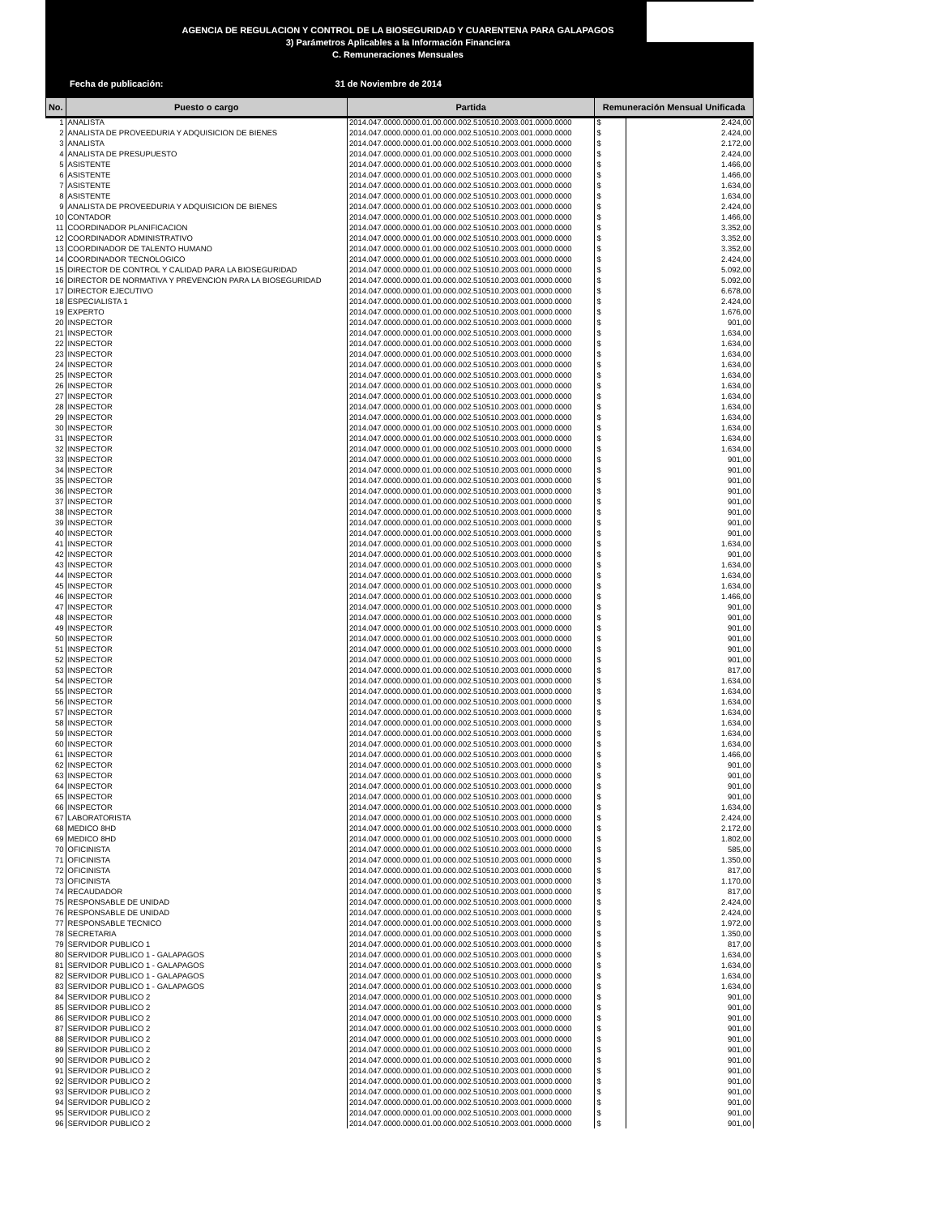AGENCIA DE REGULACION Y CONTROL DE LA BIOSEGURIDAD Y CUARENTENA PARA GALAPAGOS
3) Parámetros Aplicables a la Información Financiera
C. Remuneraciones Mensuales
Fecha de publicación: 31 de Noviembre de 2014
| No. | Puesto o cargo | Partida | Remuneración Mensual Unificada | |
| --- | --- | --- | --- | --- |
| 1 | ANALISTA | 2014.047.0000.0000.01.00.000.002.510510.2003.001.0000.0000 | $ | 2.424,00 |
| 2 | ANALISTA DE PROVEEDURIA Y ADQUISICION DE BIENES | 2014.047.0000.0000.01.00.000.002.510510.2003.001.0000.0000 | $ | 2.424,00 |
| 3 | ANALISTA | 2014.047.0000.0000.01.00.000.002.510510.2003.001.0000.0000 | $ | 2.172,00 |
| 4 | ANALISTA DE PRESUPUESTO | 2014.047.0000.0000.01.00.000.002.510510.2003.001.0000.0000 | $ | 2.424,00 |
| 5 | ASISTENTE | 2014.047.0000.0000.01.00.000.002.510510.2003.001.0000.0000 | $ | 1.466,00 |
| 6 | ASISTENTE | 2014.047.0000.0000.01.00.000.002.510510.2003.001.0000.0000 | $ | 1.466,00 |
| 7 | ASISTENTE | 2014.047.0000.0000.01.00.000.002.510510.2003.001.0000.0000 | $ | 1.634,00 |
| 8 | ASISTENTE | 2014.047.0000.0000.01.00.000.002.510510.2003.001.0000.0000 | $ | 1.634,00 |
| 9 | ANALISTA DE PROVEEDURIA Y ADQUISICION DE BIENES | 2014.047.0000.0000.01.00.000.002.510510.2003.001.0000.0000 | $ | 2.424,00 |
| 10 | CONTADOR | 2014.047.0000.0000.01.00.000.002.510510.2003.001.0000.0000 | $ | 1.466,00 |
| 11 | COORDINADOR PLANIFICACION | 2014.047.0000.0000.01.00.000.002.510510.2003.001.0000.0000 | $ | 3.352,00 |
| 12 | COORDINADOR ADMINISTRATIVO | 2014.047.0000.0000.01.00.000.002.510510.2003.001.0000.0000 | $ | 3.352,00 |
| 13 | COORDINADOR DE TALENTO HUMANO | 2014.047.0000.0000.01.00.000.002.510510.2003.001.0000.0000 | $ | 3.352,00 |
| 14 | COORDINADOR TECNOLOGICO | 2014.047.0000.0000.01.00.000.002.510510.2003.001.0000.0000 | $ | 2.424,00 |
| 15 | DIRECTOR DE CONTROL Y CALIDAD PARA LA BIOSEGURIDAD | 2014.047.0000.0000.01.00.000.002.510510.2003.001.0000.0000 | $ | 5.092,00 |
| 16 | DIRECTOR DE NORMATIVA Y PREVENCION PARA LA BIOSEGURIDAD | 2014.047.0000.0000.01.00.000.002.510510.2003.001.0000.0000 | $ | 5.092,00 |
| 17 | DIRECTOR EJECUTIVO | 2014.047.0000.0000.01.00.000.002.510510.2003.001.0000.0000 | $ | 6.678,00 |
| 18 | ESPECIALISTA 1 | 2014.047.0000.0000.01.00.000.002.510510.2003.001.0000.0000 | $ | 2.424,00 |
| 19 | EXPERTO | 2014.047.0000.0000.01.00.000.002.510510.2003.001.0000.0000 | $ | 1.676,00 |
| 20 | INSPECTOR | 2014.047.0000.0000.01.00.000.002.510510.2003.001.0000.0000 | $ | 901,00 |
| 21 | INSPECTOR | 2014.047.0000.0000.01.00.000.002.510510.2003.001.0000.0000 | $ | 1.634,00 |
| 22 | INSPECTOR | 2014.047.0000.0000.01.00.000.002.510510.2003.001.0000.0000 | $ | 1.634,00 |
| 23 | INSPECTOR | 2014.047.0000.0000.01.00.000.002.510510.2003.001.0000.0000 | $ | 1.634,00 |
| 24 | INSPECTOR | 2014.047.0000.0000.01.00.000.002.510510.2003.001.0000.0000 | $ | 1.634,00 |
| 25 | INSPECTOR | 2014.047.0000.0000.01.00.000.002.510510.2003.001.0000.0000 | $ | 1.634,00 |
| 26 | INSPECTOR | 2014.047.0000.0000.01.00.000.002.510510.2003.001.0000.0000 | $ | 1.634,00 |
| 27 | INSPECTOR | 2014.047.0000.0000.01.00.000.002.510510.2003.001.0000.0000 | $ | 1.634,00 |
| 28 | INSPECTOR | 2014.047.0000.0000.01.00.000.002.510510.2003.001.0000.0000 | $ | 1.634,00 |
| 29 | INSPECTOR | 2014.047.0000.0000.01.00.000.002.510510.2003.001.0000.0000 | $ | 1.634,00 |
| 30 | INSPECTOR | 2014.047.0000.0000.01.00.000.002.510510.2003.001.0000.0000 | $ | 1.634,00 |
| 31 | INSPECTOR | 2014.047.0000.0000.01.00.000.002.510510.2003.001.0000.0000 | $ | 1.634,00 |
| 32 | INSPECTOR | 2014.047.0000.0000.01.00.000.002.510510.2003.001.0000.0000 | $ | 1.634,00 |
| 33 | INSPECTOR | 2014.047.0000.0000.01.00.000.002.510510.2003.001.0000.0000 | $ | 901,00 |
| 34 | INSPECTOR | 2014.047.0000.0000.01.00.000.002.510510.2003.001.0000.0000 | $ | 901,00 |
| 35 | INSPECTOR | 2014.047.0000.0000.01.00.000.002.510510.2003.001.0000.0000 | $ | 901,00 |
| 36 | INSPECTOR | 2014.047.0000.0000.01.00.000.002.510510.2003.001.0000.0000 | $ | 901,00 |
| 37 | INSPECTOR | 2014.047.0000.0000.01.00.000.002.510510.2003.001.0000.0000 | $ | 901,00 |
| 38 | INSPECTOR | 2014.047.0000.0000.01.00.000.002.510510.2003.001.0000.0000 | $ | 901,00 |
| 39 | INSPECTOR | 2014.047.0000.0000.01.00.000.002.510510.2003.001.0000.0000 | $ | 901,00 |
| 40 | INSPECTOR | 2014.047.0000.0000.01.00.000.002.510510.2003.001.0000.0000 | $ | 901,00 |
| 41 | INSPECTOR | 2014.047.0000.0000.01.00.000.002.510510.2003.001.0000.0000 | $ | 1.634,00 |
| 42 | INSPECTOR | 2014.047.0000.0000.01.00.000.002.510510.2003.001.0000.0000 | $ | 901,00 |
| 43 | INSPECTOR | 2014.047.0000.0000.01.00.000.002.510510.2003.001.0000.0000 | $ | 1.634,00 |
| 44 | INSPECTOR | 2014.047.0000.0000.01.00.000.002.510510.2003.001.0000.0000 | $ | 1.634,00 |
| 45 | INSPECTOR | 2014.047.0000.0000.01.00.000.002.510510.2003.001.0000.0000 | $ | 1.634,00 |
| 46 | INSPECTOR | 2014.047.0000.0000.01.00.000.002.510510.2003.001.0000.0000 | $ | 1.466,00 |
| 47 | INSPECTOR | 2014.047.0000.0000.01.00.000.002.510510.2003.001.0000.0000 | $ | 901,00 |
| 48 | INSPECTOR | 2014.047.0000.0000.01.00.000.002.510510.2003.001.0000.0000 | $ | 901,00 |
| 49 | INSPECTOR | 2014.047.0000.0000.01.00.000.002.510510.2003.001.0000.0000 | $ | 901,00 |
| 50 | INSPECTOR | 2014.047.0000.0000.01.00.000.002.510510.2003.001.0000.0000 | $ | 901,00 |
| 51 | INSPECTOR | 2014.047.0000.0000.01.00.000.002.510510.2003.001.0000.0000 | $ | 901,00 |
| 52 | INSPECTOR | 2014.047.0000.0000.01.00.000.002.510510.2003.001.0000.0000 | $ | 901,00 |
| 53 | INSPECTOR | 2014.047.0000.0000.01.00.000.002.510510.2003.001.0000.0000 | $ | 817,00 |
| 54 | INSPECTOR | 2014.047.0000.0000.01.00.000.002.510510.2003.001.0000.0000 | $ | 1.634,00 |
| 55 | INSPECTOR | 2014.047.0000.0000.01.00.000.002.510510.2003.001.0000.0000 | $ | 1.634,00 |
| 56 | INSPECTOR | 2014.047.0000.0000.01.00.000.002.510510.2003.001.0000.0000 | $ | 1.634,00 |
| 57 | INSPECTOR | 2014.047.0000.0000.01.00.000.002.510510.2003.001.0000.0000 | $ | 1.634,00 |
| 58 | INSPECTOR | 2014.047.0000.0000.01.00.000.002.510510.2003.001.0000.0000 | $ | 1.634,00 |
| 59 | INSPECTOR | 2014.047.0000.0000.01.00.000.002.510510.2003.001.0000.0000 | $ | 1.634,00 |
| 60 | INSPECTOR | 2014.047.0000.0000.01.00.000.002.510510.2003.001.0000.0000 | $ | 1.634,00 |
| 61 | INSPECTOR | 2014.047.0000.0000.01.00.000.002.510510.2003.001.0000.0000 | $ | 1.466,00 |
| 62 | INSPECTOR | 2014.047.0000.0000.01.00.000.002.510510.2003.001.0000.0000 | $ | 901,00 |
| 63 | INSPECTOR | 2014.047.0000.0000.01.00.000.002.510510.2003.001.0000.0000 | $ | 901,00 |
| 64 | INSPECTOR | 2014.047.0000.0000.01.00.000.002.510510.2003.001.0000.0000 | $ | 901,00 |
| 65 | INSPECTOR | 2014.047.0000.0000.01.00.000.002.510510.2003.001.0000.0000 | $ | 901,00 |
| 66 | INSPECTOR | 2014.047.0000.0000.01.00.000.002.510510.2003.001.0000.0000 | $ | 1.634,00 |
| 67 | LABORATORISTA | 2014.047.0000.0000.01.00.000.002.510510.2003.001.0000.0000 | $ | 2.424,00 |
| 68 | MEDICO 8HD | 2014.047.0000.0000.01.00.000.002.510510.2003.001.0000.0000 | $ | 2.172,00 |
| 69 | MEDICO 8HD | 2014.047.0000.0000.01.00.000.002.510510.2003.001.0000.0000 | $ | 1.802,00 |
| 70 | OFICINISTA | 2014.047.0000.0000.01.00.000.002.510510.2003.001.0000.0000 | $ | 585,00 |
| 71 | OFICINISTA | 2014.047.0000.0000.01.00.000.002.510510.2003.001.0000.0000 | $ | 1.350,00 |
| 72 | OFICINISTA | 2014.047.0000.0000.01.00.000.002.510510.2003.001.0000.0000 | $ | 817,00 |
| 73 | OFICINISTA | 2014.047.0000.0000.01.00.000.002.510510.2003.001.0000.0000 | $ | 1.170,00 |
| 74 | RECAUDADOR | 2014.047.0000.0000.01.00.000.002.510510.2003.001.0000.0000 | $ | 817,00 |
| 75 | RESPONSABLE DE UNIDAD | 2014.047.0000.0000.01.00.000.002.510510.2003.001.0000.0000 | $ | 2.424,00 |
| 76 | RESPONSABLE DE UNIDAD | 2014.047.0000.0000.01.00.000.002.510510.2003.001.0000.0000 | $ | 2.424,00 |
| 77 | RESPONSABLE TECNICO | 2014.047.0000.0000.01.00.000.002.510510.2003.001.0000.0000 | $ | 1.972,00 |
| 78 | SECRETARIA | 2014.047.0000.0000.01.00.000.002.510510.2003.001.0000.0000 | $ | 1.350,00 |
| 79 | SERVIDOR PUBLICO 1 | 2014.047.0000.0000.01.00.000.002.510510.2003.001.0000.0000 | $ | 817,00 |
| 80 | SERVIDOR PUBLICO 1 - GALAPAGOS | 2014.047.0000.0000.01.00.000.002.510510.2003.001.0000.0000 | $ | 1.634,00 |
| 81 | SERVIDOR PUBLICO 1 - GALAPAGOS | 2014.047.0000.0000.01.00.000.002.510510.2003.001.0000.0000 | $ | 1.634,00 |
| 82 | SERVIDOR PUBLICO 1 - GALAPAGOS | 2014.047.0000.0000.01.00.000.002.510510.2003.001.0000.0000 | $ | 1.634,00 |
| 83 | SERVIDOR PUBLICO 1 - GALAPAGOS | 2014.047.0000.0000.01.00.000.002.510510.2003.001.0000.0000 | $ | 1.634,00 |
| 84 | SERVIDOR PUBLICO 2 | 2014.047.0000.0000.01.00.000.002.510510.2003.001.0000.0000 | $ | 901,00 |
| 85 | SERVIDOR PUBLICO 2 | 2014.047.0000.0000.01.00.000.002.510510.2003.001.0000.0000 | $ | 901,00 |
| 86 | SERVIDOR PUBLICO 2 | 2014.047.0000.0000.01.00.000.002.510510.2003.001.0000.0000 | $ | 901,00 |
| 87 | SERVIDOR PUBLICO 2 | 2014.047.0000.0000.01.00.000.002.510510.2003.001.0000.0000 | $ | 901,00 |
| 88 | SERVIDOR PUBLICO 2 | 2014.047.0000.0000.01.00.000.002.510510.2003.001.0000.0000 | $ | 901,00 |
| 89 | SERVIDOR PUBLICO 2 | 2014.047.0000.0000.01.00.000.002.510510.2003.001.0000.0000 | $ | 901,00 |
| 90 | SERVIDOR PUBLICO 2 | 2014.047.0000.0000.01.00.000.002.510510.2003.001.0000.0000 | $ | 901,00 |
| 91 | SERVIDOR PUBLICO 2 | 2014.047.0000.0000.01.00.000.002.510510.2003.001.0000.0000 | $ | 901,00 |
| 92 | SERVIDOR PUBLICO 2 | 2014.047.0000.0000.01.00.000.002.510510.2003.001.0000.0000 | $ | 901,00 |
| 93 | SERVIDOR PUBLICO 2 | 2014.047.0000.0000.01.00.000.002.510510.2003.001.0000.0000 | $ | 901,00 |
| 94 | SERVIDOR PUBLICO 2 | 2014.047.0000.0000.01.00.000.002.510510.2003.001.0000.0000 | $ | 901,00 |
| 95 | SERVIDOR PUBLICO 2 | 2014.047.0000.0000.01.00.000.002.510510.2003.001.0000.0000 | $ | 901,00 |
| 96 | SERVIDOR PUBLICO 2 | 2014.047.0000.0000.01.00.000.002.510510.2003.001.0000.0000 | $ | 901,00 |